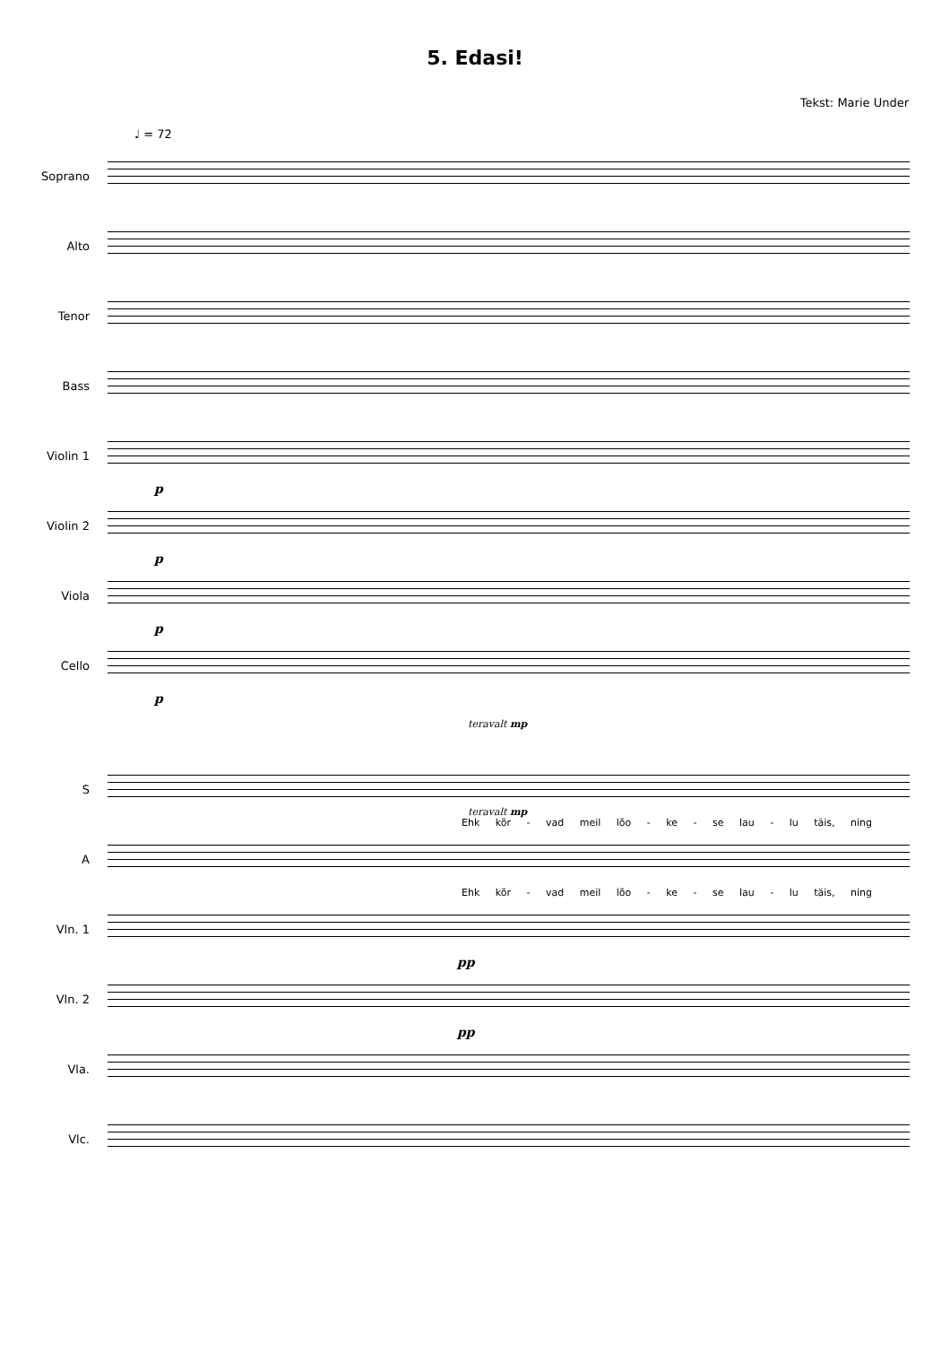5. Edasi!
Tekst: Marie Under
♩ = 72
Soprano
Alto
Tenor
Bass
Violin 1
p
Violin 2
p
Viola
p
Cello
p
teravalt mp
S
Ehk kõr - vad meil lõo - ke - se lau - lu täis, ning
teravalt mp
A
Ehk kõr - vad meil lõo - ke - se lau - lu täis, ning
Vln. 1
pp
Vln. 2
pp
Vla.
Vlc.